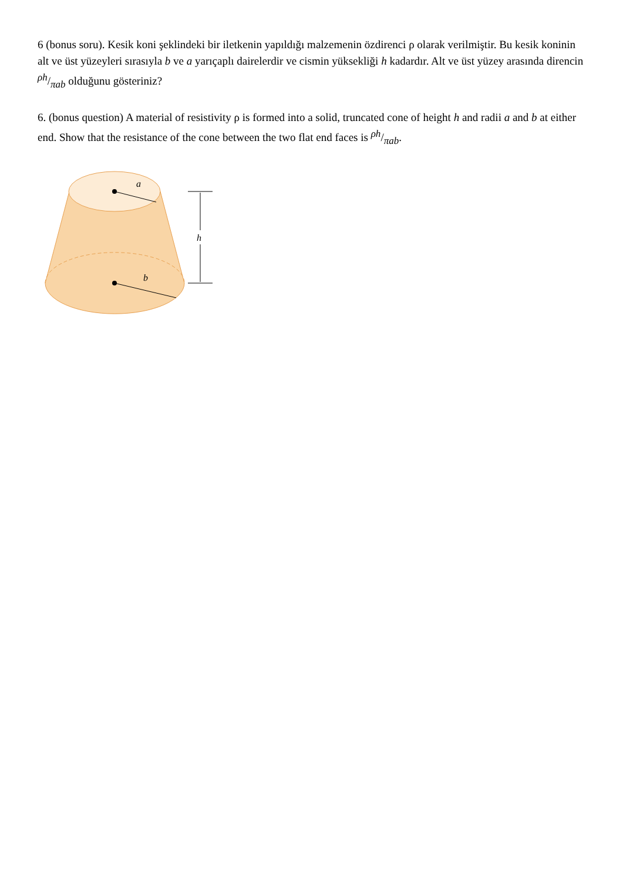6 (bonus soru). Kesik koni şeklindeki bir iletkenin yapıldığı malzemenin özdirenci ρ olarak verilmiştir. Bu kesik koninin alt ve üst yüzeyleri sırasıyla b ve a yarıçaplı dairelerdir ve cismin yüksekliği h kadardır. Alt ve üst yüzey arasında direncin ρh/πab olduğunu gösteriniz?
6. (bonus question) A material of resistivity ρ is formed into a solid, truncated cone of height h and radii a and b at either end. Show that the resistance of the cone between the two flat end faces is ρh/πab.
a
b
h